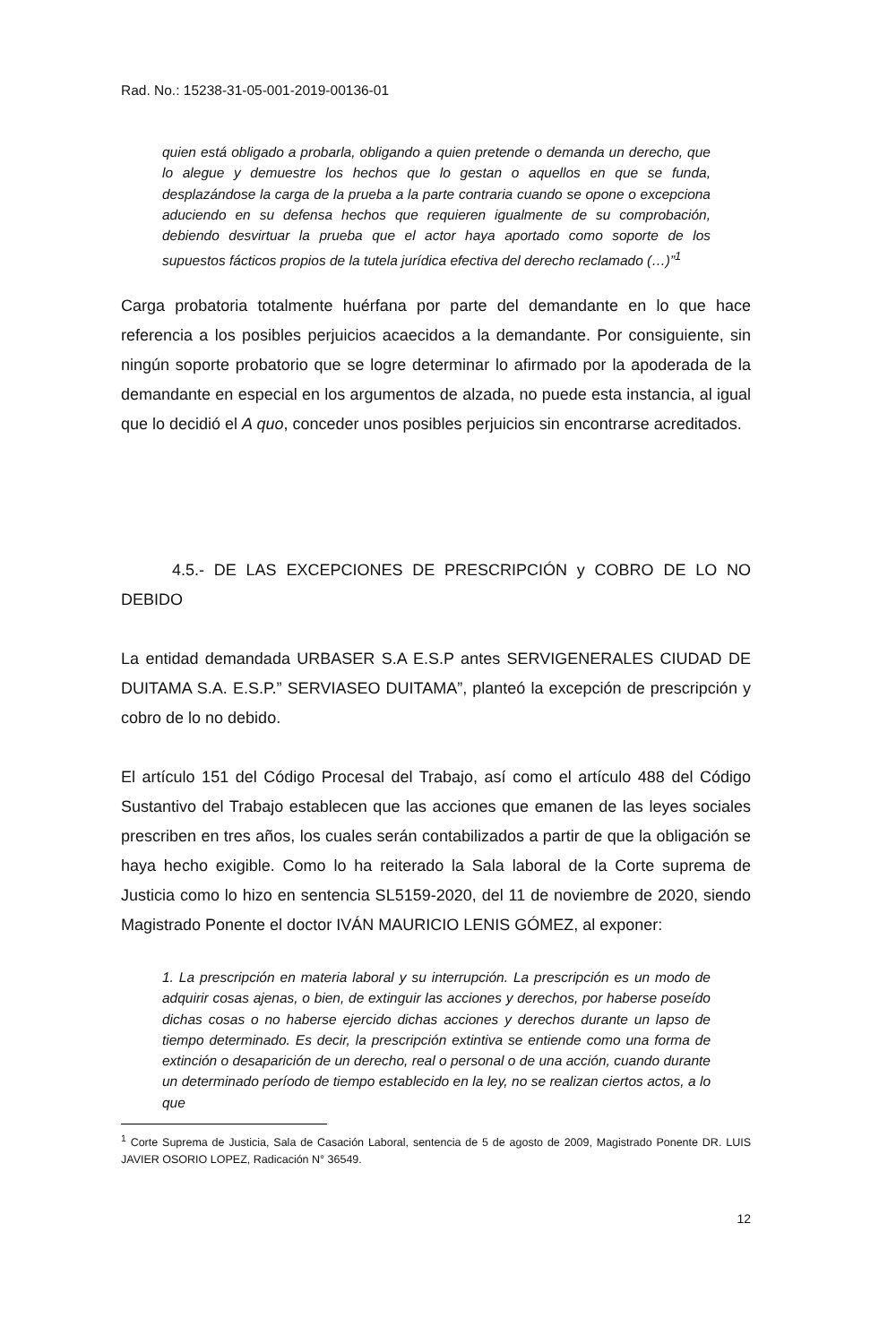Rad. No.: 15238-31-05-001-2019-00136-01
quien está obligado a probarla, obligando a quien pretende o demanda un derecho, que lo alegue y demuestre los hechos que lo gestan o aquellos en que se funda, desplazándose la carga de la prueba a la parte contraria cuando se opone o excepciona aduciendo en su defensa hechos que requieren igualmente de su comprobación, debiendo desvirtuar la prueba que el actor haya aportado como soporte de los supuestos fácticos propios de la tutela jurídica efectiva del derecho reclamado (…)”<sup>1</sup>
Carga probatoria totalmente huérfana por parte del demandante en lo que hace referencia a los posibles perjuicios acaecidos a la demandante. Por consiguiente, sin ningún soporte probatorio que se logre determinar lo afirmado por la apoderada de la demandante en especial en los argumentos de alzada, no puede esta instancia, al igual que lo decidió el A quo, conceder unos posibles perjuicios sin encontrarse acreditados.
4.5.- DE LAS EXCEPCIONES DE PRESCRIPCIÓN y COBRO DE LO NO DEBIDO
La entidad demandada URBASER S.A E.S.P antes SERVIGENERALES CIUDAD DE DUITAMA S.A. E.S.P.” SERVIASEO DUITAMA”, planteó la excepción de prescripción y cobro de lo no debido.
El artículo 151 del Código Procesal del Trabajo, así como el artículo 488 del Código Sustantivo del Trabajo establecen que las acciones que emanen de las leyes sociales prescriben en tres años, los cuales serán contabilizados a partir de que la obligación se haya hecho exigible. Como lo ha reiterado la Sala laboral de la Corte suprema de Justicia como lo hizo en sentencia SL5159-2020, del 11 de noviembre de 2020, siendo Magistrado Ponente el doctor IVÁN MAURICIO LENIS GÓMEZ, al exponer:
1. La prescripción en materia laboral y su interrupción. La prescripción es un modo de adquirir cosas ajenas, o bien, de extinguir las acciones y derechos, por haberse poseído dichas cosas o no haberse ejercido dichas acciones y derechos durante un lapso de tiempo determinado. Es decir, la prescripción extintiva se entiende como una forma de extinción o desaparición de un derecho, real o personal o de una acción, cuando durante un determinado período de tiempo establecido en la ley, no se realizan ciertos actos, a lo que
<sup>1</sup> Corte Suprema de Justicia, Sala de Casación Laboral, sentencia de 5 de agosto de 2009, Magistrado Ponente DR. LUIS JAVIER OSORIO LOPEZ, Radicación N° 36549.
12